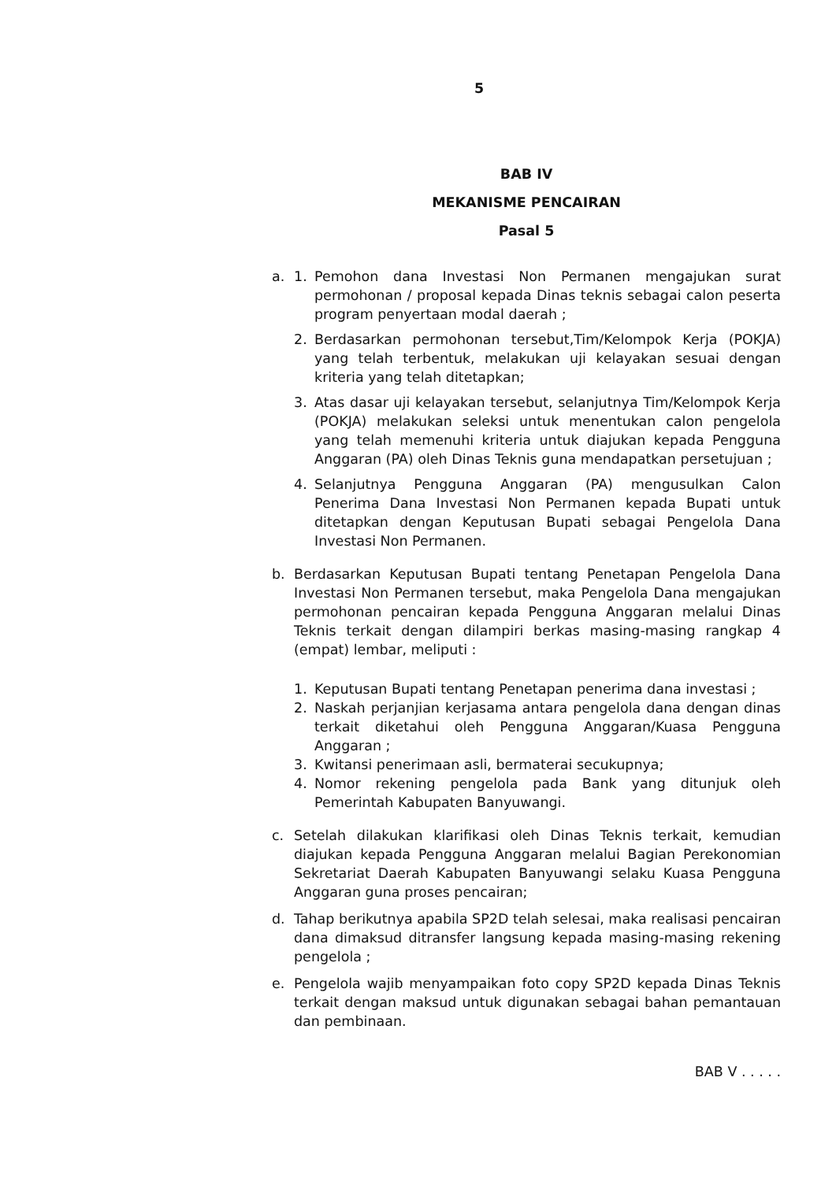5
BAB IV
MEKANISME PENCAIRAN
Pasal 5
a. 1. Pemohon dana Investasi Non Permanen mengajukan surat permohonan / proposal kepada Dinas teknis sebagai calon peserta program penyertaan modal daerah ;
2. Berdasarkan permohonan tersebut,Tim/Kelompok Kerja (POKJA) yang telah terbentuk, melakukan uji kelayakan sesuai dengan kriteria yang telah ditetapkan;
3. Atas dasar uji kelayakan tersebut, selanjutnya Tim/Kelompok Kerja (POKJA) melakukan seleksi untuk menentukan calon pengelola yang telah memenuhi kriteria untuk diajukan kepada Pengguna Anggaran (PA) oleh Dinas Teknis guna mendapatkan persetujuan ;
4. Selanjutnya Pengguna Anggaran (PA) mengusulkan Calon Penerima Dana Investasi Non Permanen kepada Bupati untuk ditetapkan dengan Keputusan Bupati sebagai Pengelola Dana Investasi Non Permanen.
b. Berdasarkan Keputusan Bupati tentang Penetapan Pengelola Dana Investasi Non Permanen tersebut, maka Pengelola Dana mengajukan permohonan pencairan kepada Pengguna Anggaran melalui Dinas Teknis terkait dengan dilampiri berkas masing-masing rangkap 4 (empat) lembar, meliputi :
1. Keputusan Bupati tentang Penetapan penerima dana investasi ;
2. Naskah perjanjian kerjasama antara pengelola dana dengan dinas terkait diketahui oleh Pengguna Anggaran/Kuasa Pengguna Anggaran ;
3. Kwitansi penerimaan asli, bermaterai secukupnya;
4. Nomor rekening pengelola pada Bank yang ditunjuk oleh Pemerintah Kabupaten Banyuwangi.
c. Setelah dilakukan klarifikasi oleh Dinas Teknis terkait, kemudian diajukan kepada Pengguna Anggaran melalui Bagian Perekonomian Sekretariat Daerah Kabupaten Banyuwangi selaku Kuasa Pengguna Anggaran guna proses pencairan;
d. Tahap berikutnya apabila SP2D telah selesai, maka realisasi pencairan dana dimaksud ditransfer langsung kepada masing-masing rekening pengelola ;
e. Pengelola wajib menyampaikan foto copy SP2D kepada Dinas Teknis terkait dengan maksud untuk digunakan sebagai bahan pemantauan dan pembinaan.
BAB V . . . . .